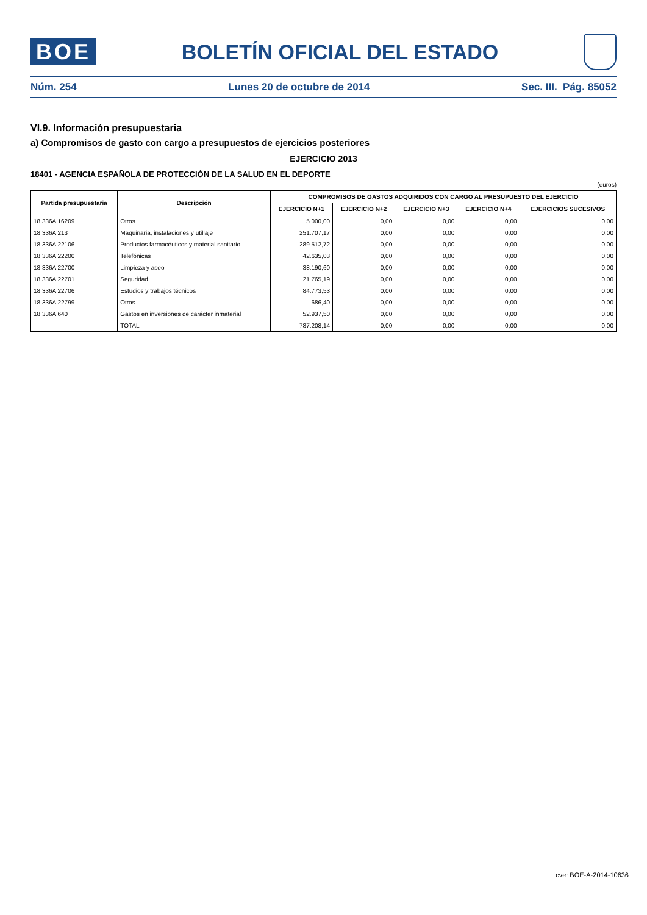BOE
BOLETÍN OFICIAL DEL ESTADO
Núm. 254 Lunes 20 de octubre de 2014 Sec. III. Pág. 85052
VI.9. Información presupuestaria
a) Compromisos de gasto con cargo a presupuestos de ejercicios posteriores
EJERCICIO 2013
18401 - AGENCIA ESPAÑOLA DE PROTECCIÓN DE LA SALUD EN EL DEPORTE
(euros)
| Partida presupuestaria | Descripción | COMPROMISOS DE GASTOS ADQUIRIDOS CON CARGO AL PRESUPUESTO DEL EJERCICIO | | | | |
| --- | --- | --- | --- | --- | --- | --- |
| | | EJERCICIO N+1 | EJERCICIO N+2 | EJERCICIO N+3 | EJERCICIO N+4 | EJERCICIOS SUCESIVOS |
| 18 336A 16209 | Otros | 5.000,00 | 0,00 | 0,00 | 0,00 | 0,00 |
| 18 336A 213 | Maquinaria, instalaciones y utillaje | 251.707,17 | 0,00 | 0,00 | 0,00 | 0,00 |
| 18 336A 22106 | Productos farmacéuticos y material sanitario | 289.512,72 | 0,00 | 0,00 | 0,00 | 0,00 |
| 18 336A 22200 | Telefónicas | 42.635,03 | 0,00 | 0,00 | 0,00 | 0,00 |
| 18 336A 22700 | Limpieza y aseo | 38.190,60 | 0,00 | 0,00 | 0,00 | 0,00 |
| 18 336A 22701 | Seguridad | 21.765,19 | 0,00 | 0,00 | 0,00 | 0,00 |
| 18 336A 22706 | Estudios y trabajos técnicos | 84.773,53 | 0,00 | 0,00 | 0,00 | 0,00 |
| 18 336A 22799 | Otros | 686,40 | 0,00 | 0,00 | 0,00 | 0,00 |
| 18 336A 640 | Gastos en inversiones de carácter inmaterial | 52.937,50 | 0,00 | 0,00 | 0,00 | 0,00 |
| | TOTAL | 787.208,14 | 0,00 | 0,00 | 0,00 | 0,00 |
cve: BOE-A-2014-10636